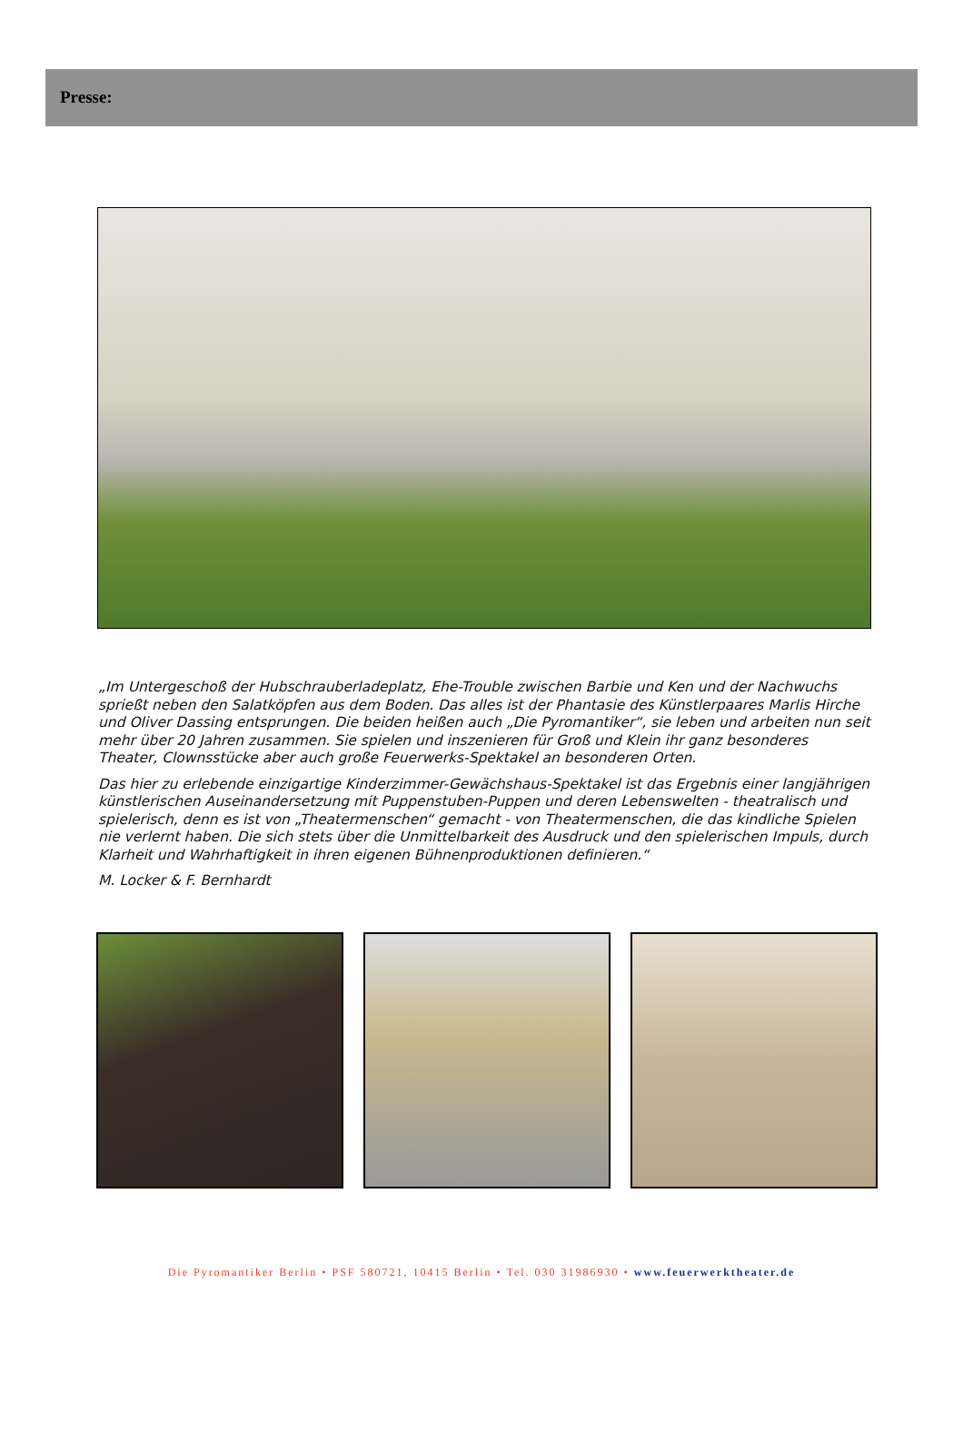Presse:
„Im Untergeschoß der Hubschrauberladeplatz, Ehe-Trouble zwischen Barbie und Ken und der Nachwuchs sprießt neben den Salatköpfen aus dem Boden. Das alles ist der Phantasie des Künstlerpaares Marlis Hirche und Oliver Dassing entsprungen. Die beiden heißen auch „Die Pyromantiker“, sie leben und arbeiten nun seit mehr über 20 Jahren zusammen. Sie spielen und inszenieren für Groß und Klein ihr ganz besonderes Theater, Clownsstücke aber auch große Feuerwerks-Spektakel an besonderen Orten.
Das hier zu erlebende einzigartige Kinderzimmer-Gewächshaus-Spektakel ist das Ergebnis einer langjährigen künstlerischen Auseinandersetzung mit Puppenstuben-Puppen und deren Lebenswelten - theatralisch und spielerisch, denn es ist von „Theatermenschen“ gemacht - von Theatermenschen, die das kindliche Spielen nie verlernt haben. Die sich stets über die Unmittelbarkeit des Ausdruck und den spielerischen Impuls, durch Klarheit und Wahrhaftigkeit in ihren eigenen Bühnenproduktionen definieren.“
M. Locker & F. Bernhardt
Die Pyromantiker Berlin • PSF 580721, 10415 Berlin • Tel. 030 31986930 • www.feuerwerktheater.de